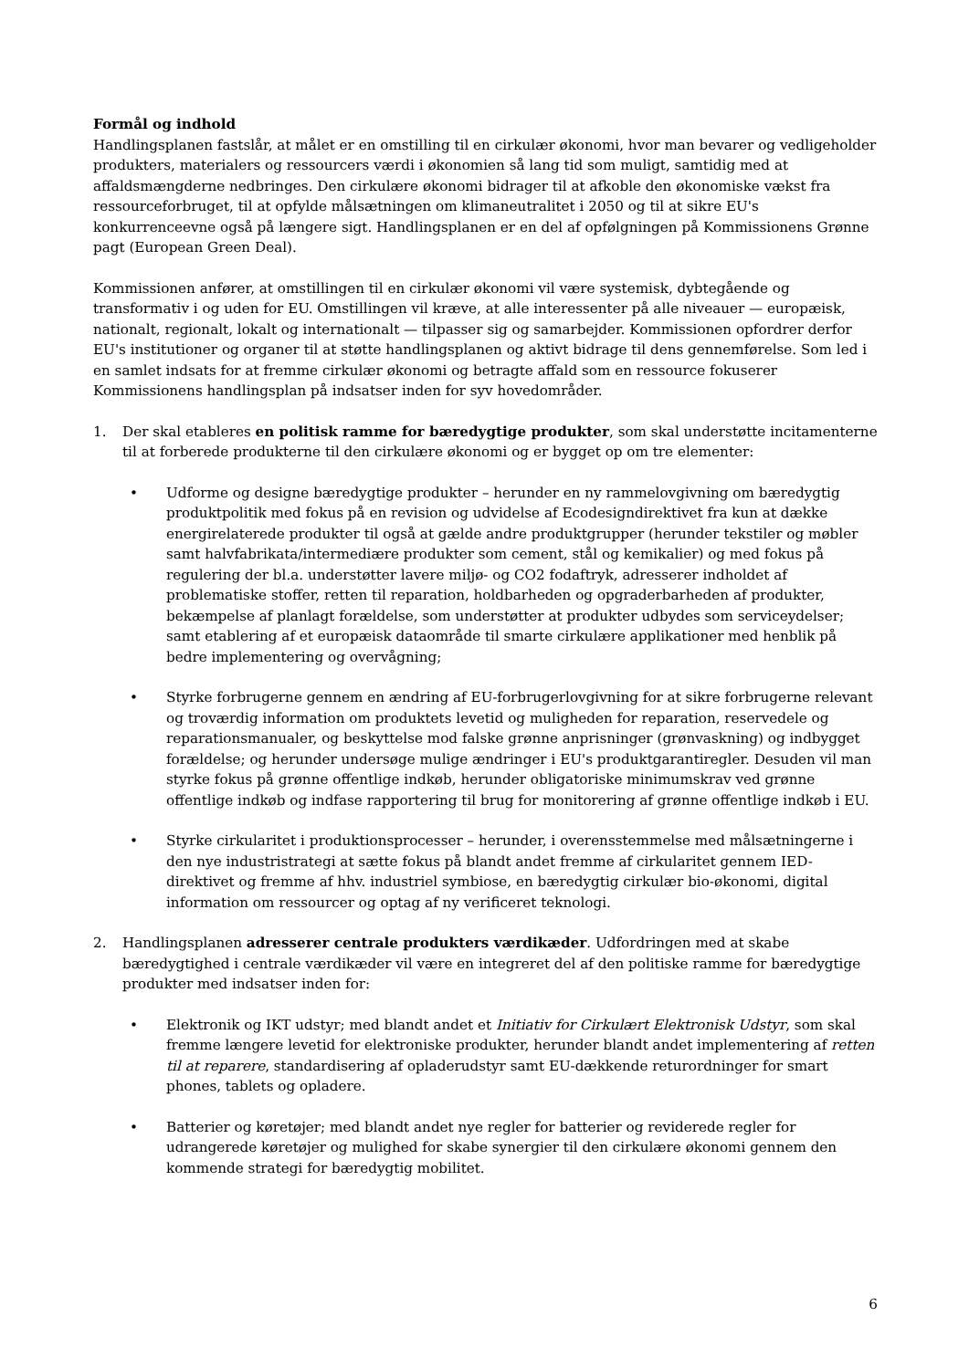Formål og indhold
Handlingsplanen fastslår, at målet er en omstilling til en cirkulær økonomi, hvor man bevarer og vedligeholder produkters, materialers og ressourcers værdi i økonomien så lang tid som muligt, samtidig med at affaldsmængderne nedbringes. Den cirkulære økonomi bidrager til at afkoble den økonomiske vækst fra ressourceforbruget, til at opfylde målsætningen om klimaneutralitet i 2050 og til at sikre EU's konkurrenceevne også på længere sigt. Handlingsplanen er en del af opfølgningen på Kommissionens Grønne pagt (European Green Deal).
Kommissionen anfører, at omstillingen til en cirkulær økonomi vil være systemisk, dybtegående og transformativ i og uden for EU. Omstillingen vil kræve, at alle interessenter på alle niveauer — europæisk, nationalt, regionalt, lokalt og internationalt — tilpasser sig og samarbejder. Kommissionen opfordrer derfor EU's institutioner og organer til at støtte handlingsplanen og aktivt bidrage til dens gennemførelse. Som led i en samlet indsats for at fremme cirkulær økonomi og betragte affald som en ressource fokuserer Kommissionens handlingsplan på indsatser inden for syv hovedområder.
1. Der skal etableres en politisk ramme for bæredygtige produkter, som skal understøtte incitamenterne til at forberede produkterne til den cirkulære økonomi og er bygget op om tre elementer:
• Udforme og designe bæredygtige produkter – herunder en ny rammelovgivning om bæredygtig produktpolitik med fokus på en revision og udvidelse af Ecodesigndirektivet fra kun at dække energirelaterede produkter til også at gælde andre produktgrupper (herunder tekstiler og møbler samt halvfabrikata/intermediære produkter som cement, stål og kemikalier) og med fokus på regulering der bl.a. understøtter lavere miljø- og CO2 fodaftryk, adresserer indholdet af problematiske stoffer, retten til reparation, holdbarheden og opgraderbarheden af produkter, bekæmpelse af planlagt forældelse, som understøtter at produkter udbydes som serviceydelser; samt etablering af et europæisk dataområde til smarte cirkulære applikationer med henblik på bedre implementering og overvågning;
• Styrke forbrugerne gennem en ændring af EU-forbrugerlovgivning for at sikre forbrugerne relevant og troværdig information om produktets levetid og muligheden for reparation, reservedele og reparationsmanualer, og beskyttelse mod falske grønne anprisninger (grønvaskning) og indbygget forældelse; og herunder undersøge mulige ændringer i EU's produktgarantiregler. Desuden vil man styrke fokus på grønne offentlige indkøb, herunder obligatoriske minimumskrav ved grønne offentlige indkøb og indfase rapportering til brug for monitorering af grønne offentlige indkøb i EU.
• Styrke cirkularitet i produktionsprocesser – herunder, i overensstemmelse med målsætningerne i den nye industristrategi at sætte fokus på blandt andet fremme af cirkularitet gennem IED-direktivet og fremme af hhv. industriel symbiose, en bæredygtig cirkulær bio-økonomi, digital information om ressourcer og optag af ny verificeret teknologi.
2. Handlingsplanen adresserer centrale produkters værdikæder. Udfordringen med at skabe bæredygtighed i centrale værdikæder vil være en integreret del af den politiske ramme for bæredygtige produkter med indsatser inden for:
• Elektronik og IKT udstyr; med blandt andet et Initiativ for Cirkulært Elektronisk Udstyr, som skal fremme længere levetid for elektroniske produkter, herunder blandt andet implementering af retten til at reparere, standardisering af opladerudstyr samt EU-dækkende returordninger for smart phones, tablets og opladere.
• Batterier og køretøjer; med blandt andet nye regler for batterier og reviderede regler for udrangerede køretøjer og mulighed for skabe synergier til den cirkulære økonomi gennem den kommende strategi for bæredygtig mobilitet.
6